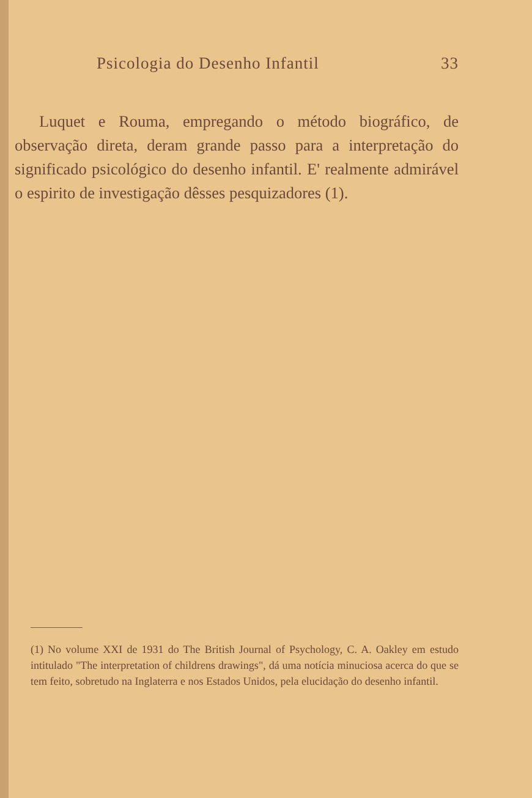Psicologia do Desenho Infantil 33
Luquet e Rouma, empregando o método biográfico, de observação direta, deram grande passo para a interpretação do significado psicológico do desenho infantil. E' realmente admirável o espirito de investigação dêsses pesquizadores (1).
(1) No volume XXI de 1931 do The British Journal of Psychology, C. A. Oakley em estudo intitulado "The interpretation of childrens drawings", dá uma notícia minuciosa acerca do que se tem feito, sobretudo na Inglaterra e nos Estados Unidos, pela elucidação do desenho infantil.